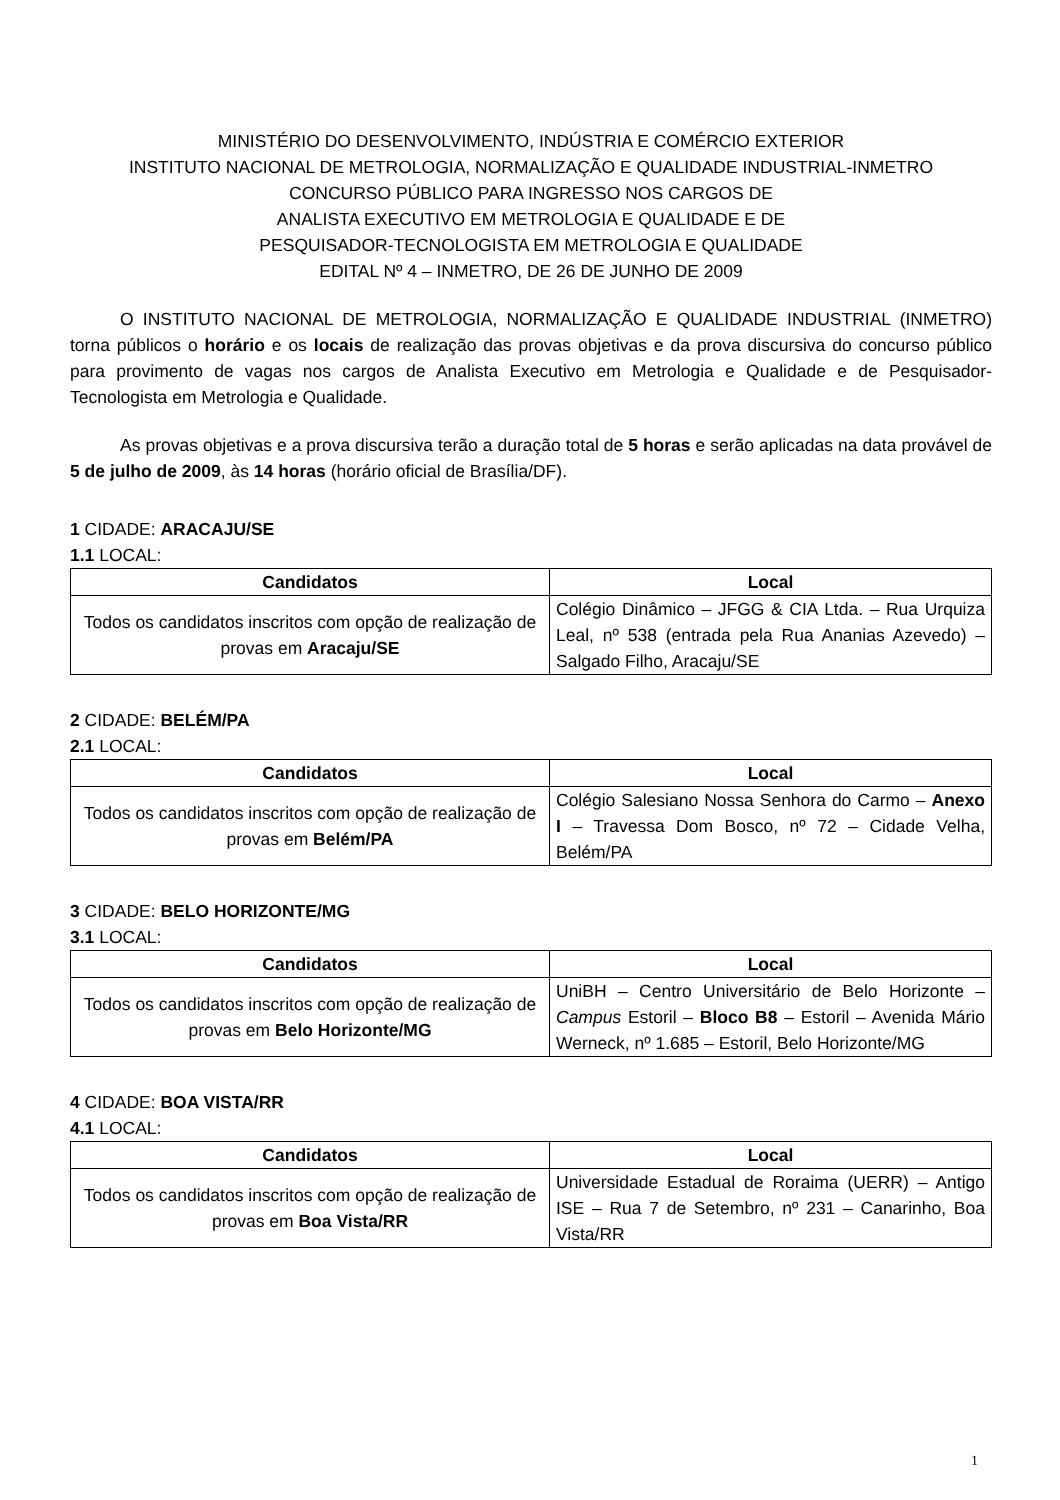MINISTÉRIO DO DESENVOLVIMENTO, INDÚSTRIA E COMÉRCIO EXTERIOR
INSTITUTO NACIONAL DE METROLOGIA, NORMALIZAÇÃO E QUALIDADE INDUSTRIAL-INMETRO
CONCURSO PÚBLICO PARA INGRESSO NOS CARGOS DE
ANALISTA EXECUTIVO EM METROLOGIA E QUALIDADE E DE
PESQUISADOR-TECNOLOGISTA EM METROLOGIA E QUALIDADE
EDITAL Nº 4 – INMETRO, DE 26 DE JUNHO DE 2009
O INSTITUTO NACIONAL DE METROLOGIA, NORMALIZAÇÃO E QUALIDADE INDUSTRIAL (INMETRO) torna públicos o horário e os locais de realização das provas objetivas e da prova discursiva do concurso público para provimento de vagas nos cargos de Analista Executivo em Metrologia e Qualidade e de Pesquisador-Tecnologista em Metrologia e Qualidade.
As provas objetivas e a prova discursiva terão a duração total de 5 horas e serão aplicadas na data provável de 5 de julho de 2009, às 14 horas (horário oficial de Brasília/DF).
1 CIDADE: ARACAJU/SE
1.1 LOCAL:
| Candidatos | Local |
| --- | --- |
| Todos os candidatos inscritos com opção de realização de provas em Aracaju/SE | Colégio Dinâmico – JFGG & CIA Ltda. – Rua Urquiza Leal, nº 538 (entrada pela Rua Ananias Azevedo) – Salgado Filho, Aracaju/SE |
2 CIDADE: BELÉM/PA
2.1 LOCAL:
| Candidatos | Local |
| --- | --- |
| Todos os candidatos inscritos com opção de realização de provas em Belém/PA | Colégio Salesiano Nossa Senhora do Carmo – Anexo I – Travessa Dom Bosco, nº 72 – Cidade Velha, Belém/PA |
3 CIDADE: BELO HORIZONTE/MG
3.1 LOCAL:
| Candidatos | Local |
| --- | --- |
| Todos os candidatos inscritos com opção de realização de provas em Belo Horizonte/MG | UniBH – Centro Universitário de Belo Horizonte – Campus Estoril – Bloco B8 – Estoril – Avenida Mário Werneck, nº 1.685 – Estoril, Belo Horizonte/MG |
4 CIDADE: BOA VISTA/RR
4.1 LOCAL:
| Candidatos | Local |
| --- | --- |
| Todos os candidatos inscritos com opção de realização de provas em Boa Vista/RR | Universidade Estadual de Roraima (UERR) – Antigo ISE – Rua 7 de Setembro, nº 231 – Canarinho, Boa Vista/RR |
1